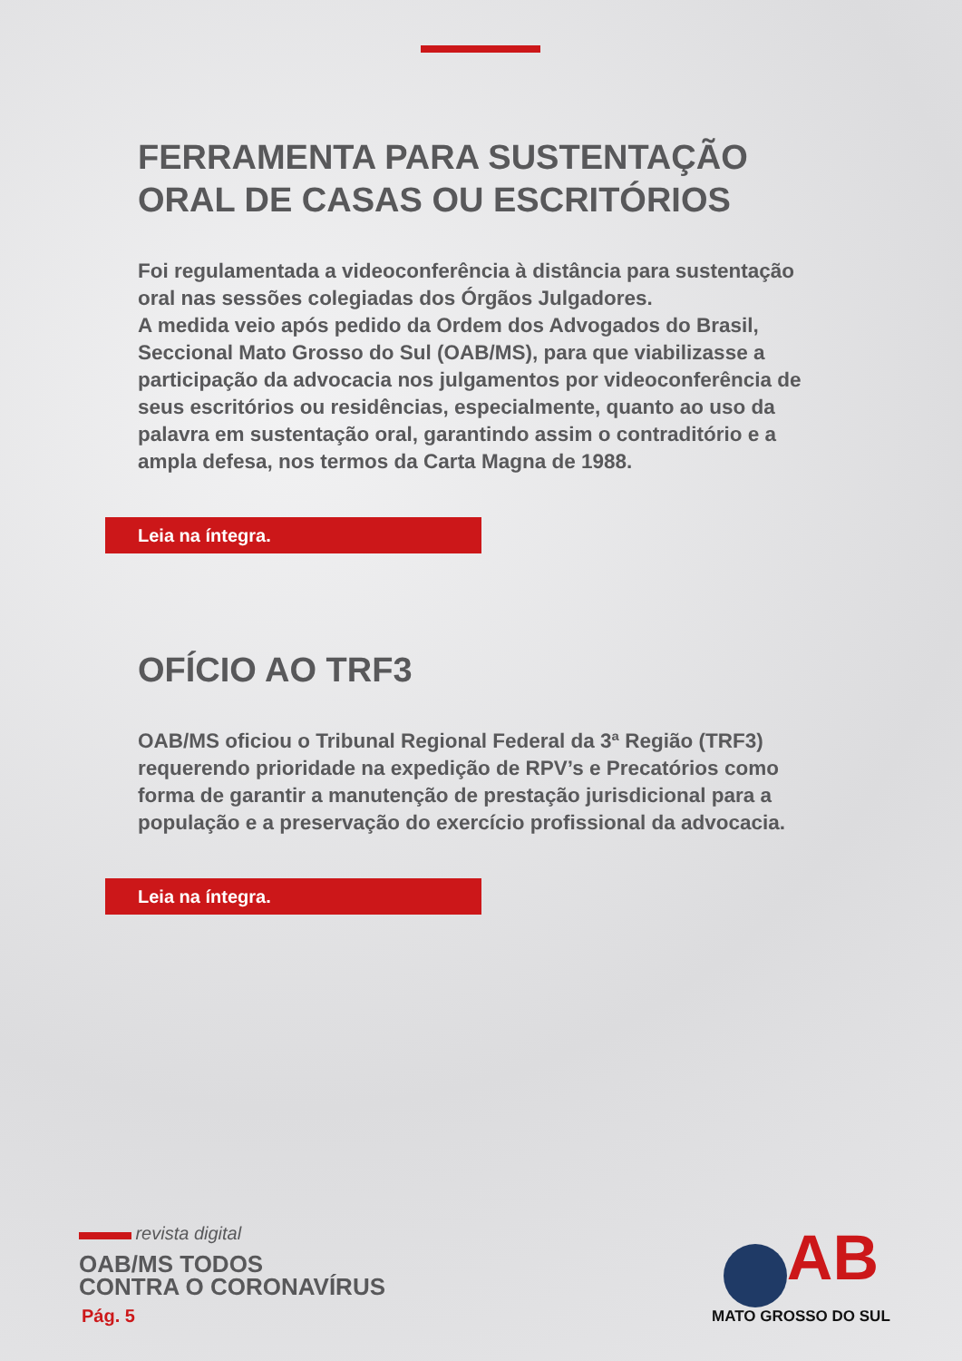FERRAMENTA PARA SUSTENTAÇÃO ORAL DE CASAS OU ESCRITÓRIOS
Foi regulamentada a videoconferência à distância para sustentação oral nas sessões colegiadas dos Órgãos Julgadores.
A medida veio após pedido da Ordem dos Advogados do Brasil, Seccional Mato Grosso do Sul (OAB/MS), para que viabilizasse a participação da advocacia nos julgamentos por videoconferência de seus escritórios ou residências, especialmente, quanto ao uso da palavra em sustentação oral, garantindo assim o contraditório e a ampla defesa, nos termos da Carta Magna de 1988.
Leia na íntegra.
OFÍCIO AO TRF3
OAB/MS oficiou o Tribunal Regional Federal da 3ª Região (TRF3) requerendo prioridade na expedição de RPV’s e Precatórios como forma de garantir a manutenção de prestação jurisdicional para a população e a preservação do exercício profissional da advocacia.
Leia na íntegra.
revista digital
OAB/MS TODOS
CONTRA O CORONAVÍRUS
Pág. 5
AB
MATO GROSSO DO SUL